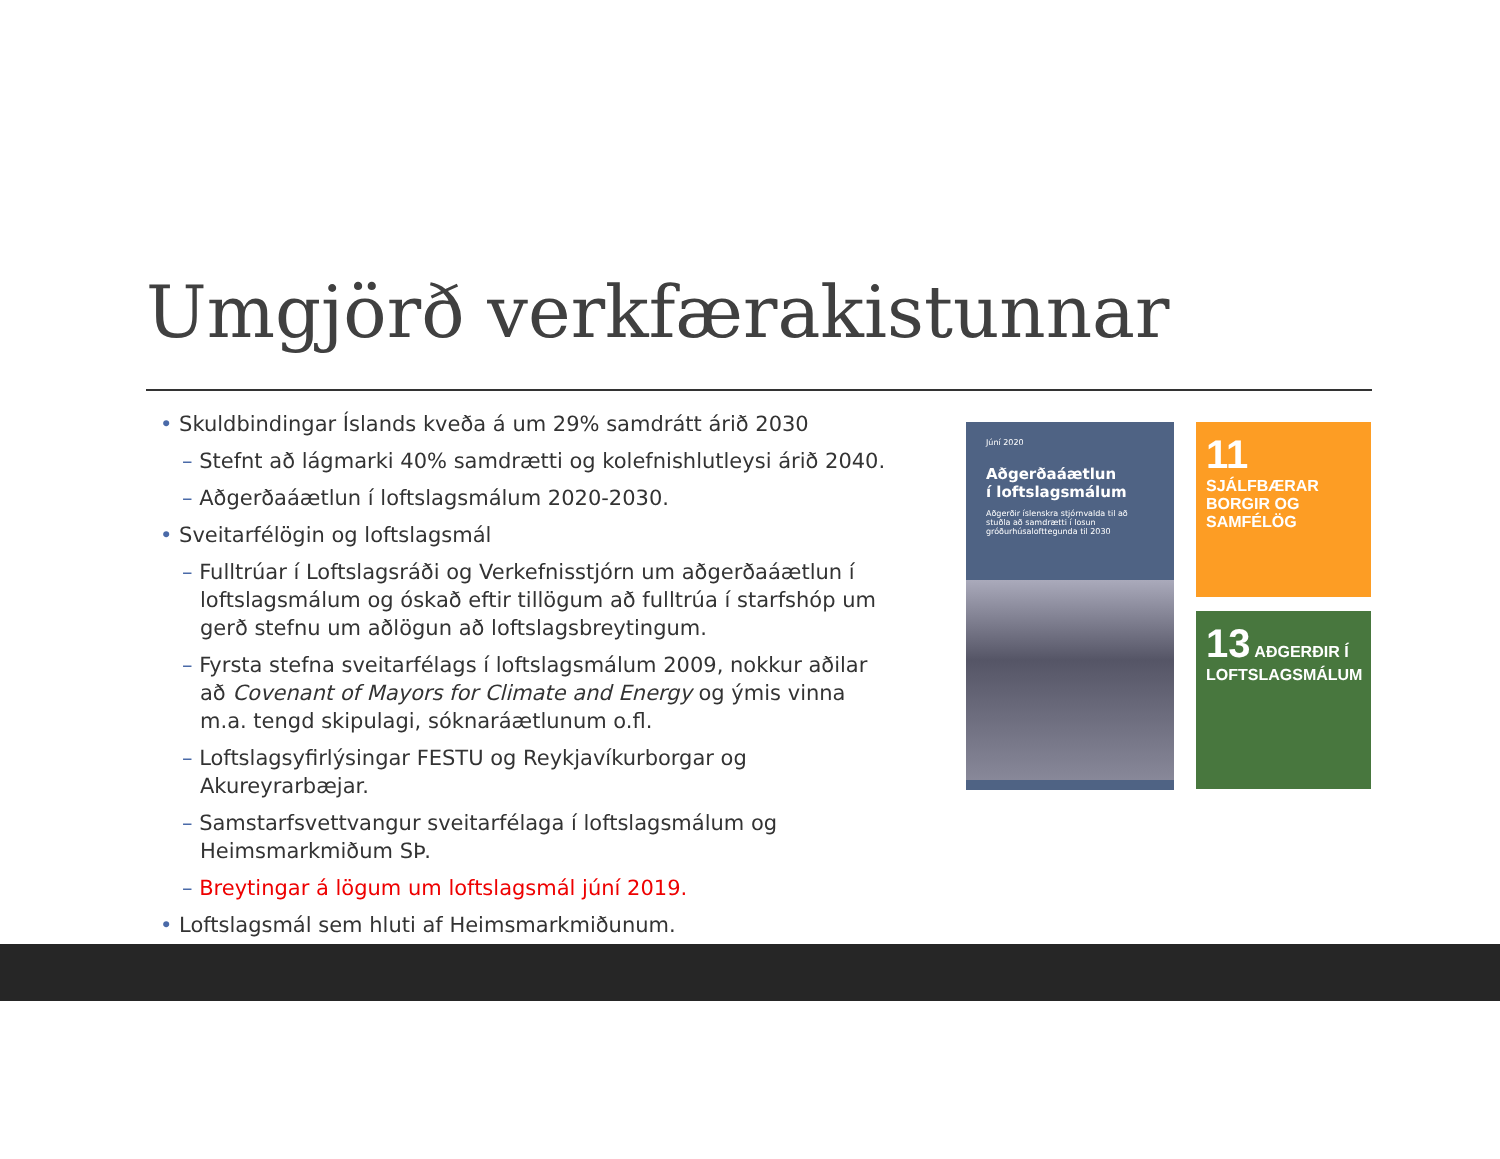Umgjörð verkfærakistunnar
• Skuldbindingar Íslands kveða á um 29% samdrátt árið 2030
– Stefnt að lágmarki 40% samdrætti og kolefnishlutleysi árið 2040.
– Aðgerðaáætlun í loftslagsmálum 2020-2030.
• Sveitarfélögin og loftslagsmál
– Fulltrúar í Loftslagsráði og Verkefnisstjórn um aðgerðaáætlun í loftslagsmálum og óskað eftir tillögum að fulltrúa í starfshóp um gerð stefnu um aðlögun að loftslagsbreytingum.
– Fyrsta stefna sveitarfélags í loftslagsmálum 2009, nokkur aðilar að Covenant of Mayors for Climate and Energy og ýmis vinna m.a. tengd skipulagi, sóknaráætlunum o.fl.
– Loftslagsyfirlýsingar FESTU og Reykjavíkurborgar og Akureyrarbæjar.
– Samstarfsvettvangur sveitarfélaga í loftslagsmálum og Heimsmarkmiðum SÞ.
– Breytingar á lögum um loftslagsmál júní 2019.
• Loftslagsmál sem hluti af Heimsmarkmiðunum.
Júní 2020
Aðgerðaáætlun
í loftslagsmálum
Aðgerðir íslenskra stjórnvalda til að stuðla að samdrætti í losun gróðurhúsalofttegunda til 2030
11 SJÁLFBÆRAR BORGIR OG SAMFÉLÖG
13 AÐGERÐIR Í LOFTSLAGSMÁLUM